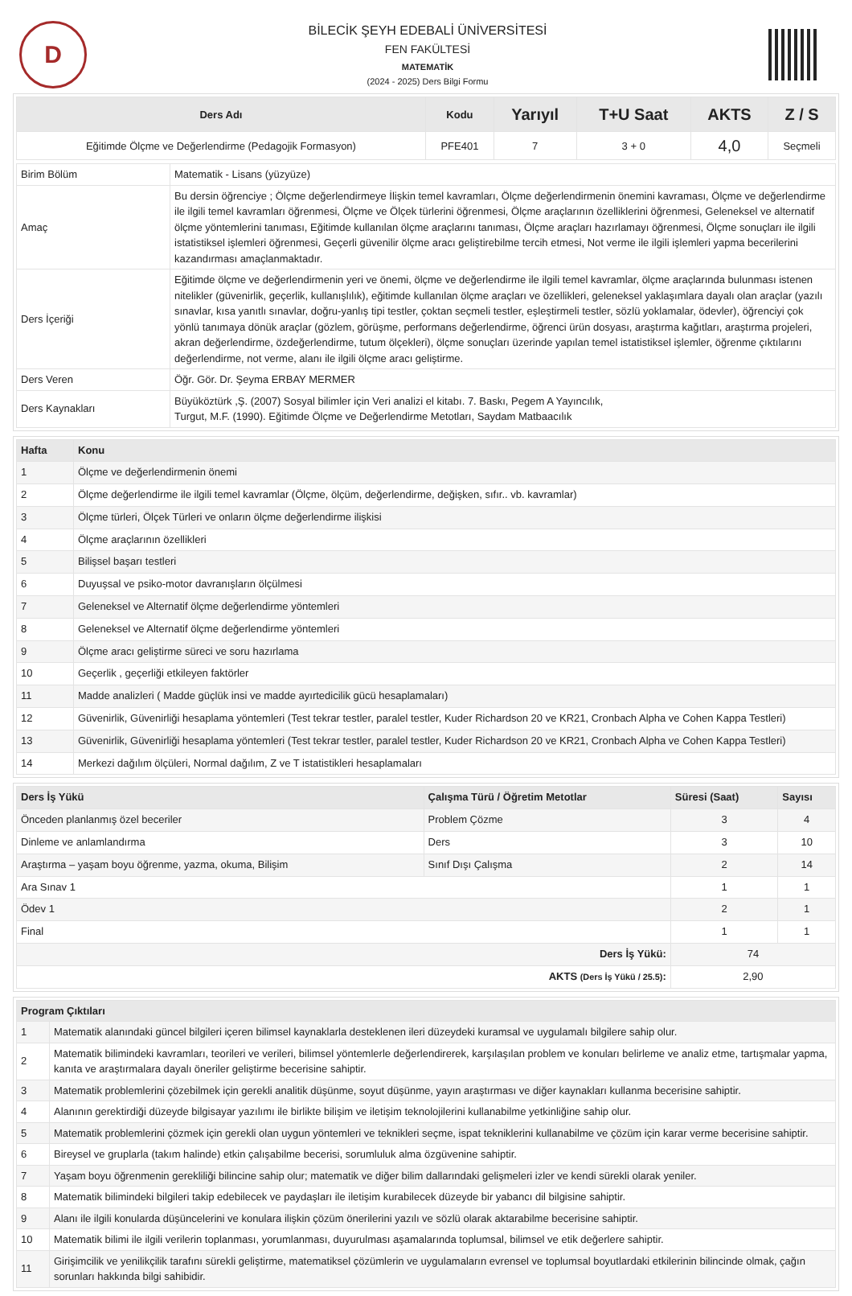D
BİLECİK ŞEYH EDEBALİ ÜNİVERSİTESİ
FEN FAKÜLTESİ
MATEMATİK
(2024 - 2025) Ders Bilgi Formu
| Ders Adı | Kodu | Yarıyıl | T+U Saat | AKTS | Z / S |
| --- | --- | --- | --- | --- | --- |
| Eğitimde Ölçme ve Değerlendirme (Pedagojik Formasyon) | PFE401 | 7 | 3 + 0 | 4,0 | Seçmeli |
| Birim Bölüm | Matematik - Lisans (yüzyüze) |
| Amaç | Bu dersin öğrenciye ; Ölçme değerlendirmeye İlişkin temel kavramları, Ölçme değerlendirmenin önemini kavraması, Ölçme ve değerlendirme ile ilgili temel kavramları öğrenmesi, Ölçme ve Ölçek türlerini öğrenmesi, Ölçme araçlarının özelliklerini öğrenmesi, Geleneksel ve alternatif ölçme yöntemlerini tanıması, Eğitimde kullanılan ölçme araçlarını tanıması, Ölçme araçları hazırlamayı öğrenmesi, Ölçme sonuçları ile ilgili istatistiksel işlemleri öğrenmesi, Geçerli güvenilir ölçme aracı geliştirebilme tercih etmesi, Not verme ile ilgili işlemleri yapma becerilerini kazandırması amaçlanmaktadır. |
| Ders İçeriği | Eğitimde ölçme ve değerlendirmenin yeri ve önemi, ölçme ve değerlendirme ile ilgili temel kavramlar, ölçme araçlarında bulunması istenen nitelikler (güvenirlik, geçerlik, kullanışlılık), eğitimde kullanılan ölçme araçları ve özellikleri, geleneksel yaklaşımlara dayalı olan araçlar (yazılı sınavlar, kısa yanıtlı sınavlar, doğru-yanlış tipi testler, çoktan seçmeli testler, eşleştirmeli testler, sözlü yoklamalar, ödevler), öğrenciyi çok yönlü tanımaya dönük araçlar (gözlem, görüşme, performans değerlendirme, öğrenci ürün dosyası, araştırma kağıtları, araştırma projeleri, akran değerlendirme, özdeğerlendirme, tutum ölçekleri), ölçme sonuçları üzerinde yapılan temel istatistiksel işlemler, öğrenme çıktılarını değerlendirme, not verme, alanı ile ilgili ölçme aracı geliştirme. |
| Ders Veren | Öğr. Gör. Dr. Şeyma ERBAY MERMER |
| Ders Kaynakları | Büyüköztürk ,Ş. (2007) Sosyal bilimler için Veri analizi el kitabı. 7. Baskı, Pegem A Yayıncılık, Turgut, M.F. (1990). Eğitimde Ölçme ve Değerlendirme Metotları, Saydam Matbaacılık |
| Hafta | Konu |
| --- | --- |
| 1 | Ölçme ve değerlendirmenin önemi |
| 2 | Ölçme değerlendirme ile ilgili temel kavramlar (Ölçme, ölçüm, değerlendirme, değişken, sıfır.. vb. kavramlar) |
| 3 | Ölçme türleri, Ölçek Türleri ve onların ölçme değerlendirme ilişkisi |
| 4 | Ölçme araçlarının özellikleri |
| 5 | Bilişsel başarı testleri |
| 6 | Duyuşsal ve psiko-motor davranışların ölçülmesi |
| 7 | Geleneksel ve Alternatif ölçme değerlendirme yöntemleri |
| 8 | Geleneksel ve Alternatif ölçme değerlendirme yöntemleri |
| 9 | Ölçme aracı geliştirme süreci ve soru hazırlama |
| 10 | Geçerlik , geçerliği etkileyen faktörler |
| 11 | Madde analizleri ( Madde güçlük insi ve madde ayırtedicilik gücü hesaplamaları) |
| 12 | Güvenirlik, Güvenirliği hesaplama yöntemleri (Test tekrar testler, paralel testler, Kuder Richardson 20 ve KR21, Cronbach Alpha ve Cohen Kappa Testleri) |
| 13 | Güvenirlik, Güvenirliği hesaplama yöntemleri (Test tekrar testler, paralel testler, Kuder Richardson 20 ve KR21, Cronbach Alpha ve Cohen Kappa Testleri) |
| 14 | Merkezi dağılım ölçüleri, Normal dağılım, Z ve T istatistikleri hesaplamaları |
| Ders İş Yükü | Çalışma Türü / Öğretim Metotlar | Süresi (Saat) | Sayısı |
| --- | --- | --- | --- |
| Önceden planlanmış özel beceriler | Problem Çözme | 3 | 4 |
| Dinleme ve anlamlandırma | Ders | 3 | 10 |
| Araştırma – yaşam boyu öğrenme, yazma, okuma, Bilişim | Sınıf Dışı Çalışma | 2 | 14 |
| Ara Sınav 1 | | 1 | 1 |
| Ödev 1 | | 2 | 1 |
| Final | | 1 | 1 |
| Ders İş Yükü: | | 74 | |
| AKTS (Ders İş Yükü / 25.5) : | | 2,90 | |
| Program Çıktıları | |
| --- | --- |
| 1 | Matematik alanındaki güncel bilgileri içeren bilimsel kaynaklarla desteklenen ileri düzeydeki kuramsal ve uygulamalı bilgilere sahip olur. |
| 2 | Matematik bilimindeki kavramları, teorileri ve verileri, bilimsel yöntemlerle değerlendirerek, karşılaşılan problem ve konuları belirleme ve analiz etme, tartışmalar yapma, kanıta ve araştırmalara dayalı öneriler geliştirme becerisine sahiptir. |
| 3 | Matematik problemlerini çözebilmek için gerekli analitik düşünme, soyut düşünme, yayın araştırması ve diğer kaynakları kullanma becerisine sahiptir. |
| 4 | Alanının gerektirdiği düzeyde bilgisayar yazılımı ile birlikte bilişim ve iletişim teknolojilerini kullanabilme yetkinliğine sahip olur. |
| 5 | Matematik problemlerini çözmek için gerekli olan uygun yöntemleri ve teknikleri seçme, ispat tekniklerini kullanabilme ve çözüm için karar verme becerisine sahiptir. |
| 6 | Bireysel ve gruplarla (takım halinde) etkin çalışabilme becerisi, sorumluluk alma özgüvenine sahiptir. |
| 7 | Yaşam boyu öğrenmenin gerekliliği bilincine sahip olur; matematik ve diğer bilim dallarındaki gelişmeleri izler ve kendi sürekli olarak yeniler. |
| 8 | Matematik bilimindeki bilgileri takip edebilecek ve paydaşları ile iletişim kurabilecek düzeyde bir yabancı dil bilgisine sahiptir. |
| 9 | Alanı ile ilgili konularda düşüncelerini ve konulara ilişkin çözüm önerilerini yazılı ve sözlü olarak aktarabilme becerisine sahiptir. |
| 10 | Matematik bilimi ile ilgili verilerin toplanması, yorumlanması, duyurulması aşamalarında toplumsal, bilimsel ve etik değerlere sahiptir. |
| 11 | Girişimcilik ve yenilikçilik tarafını sürekli geliştirme, matematiksel çözümlerin ve uygulamaların evrensel ve toplumsal boyutlardaki etkilerinin bilincinde olmak, çağın sorunları hakkında bilgi sahibidir. |